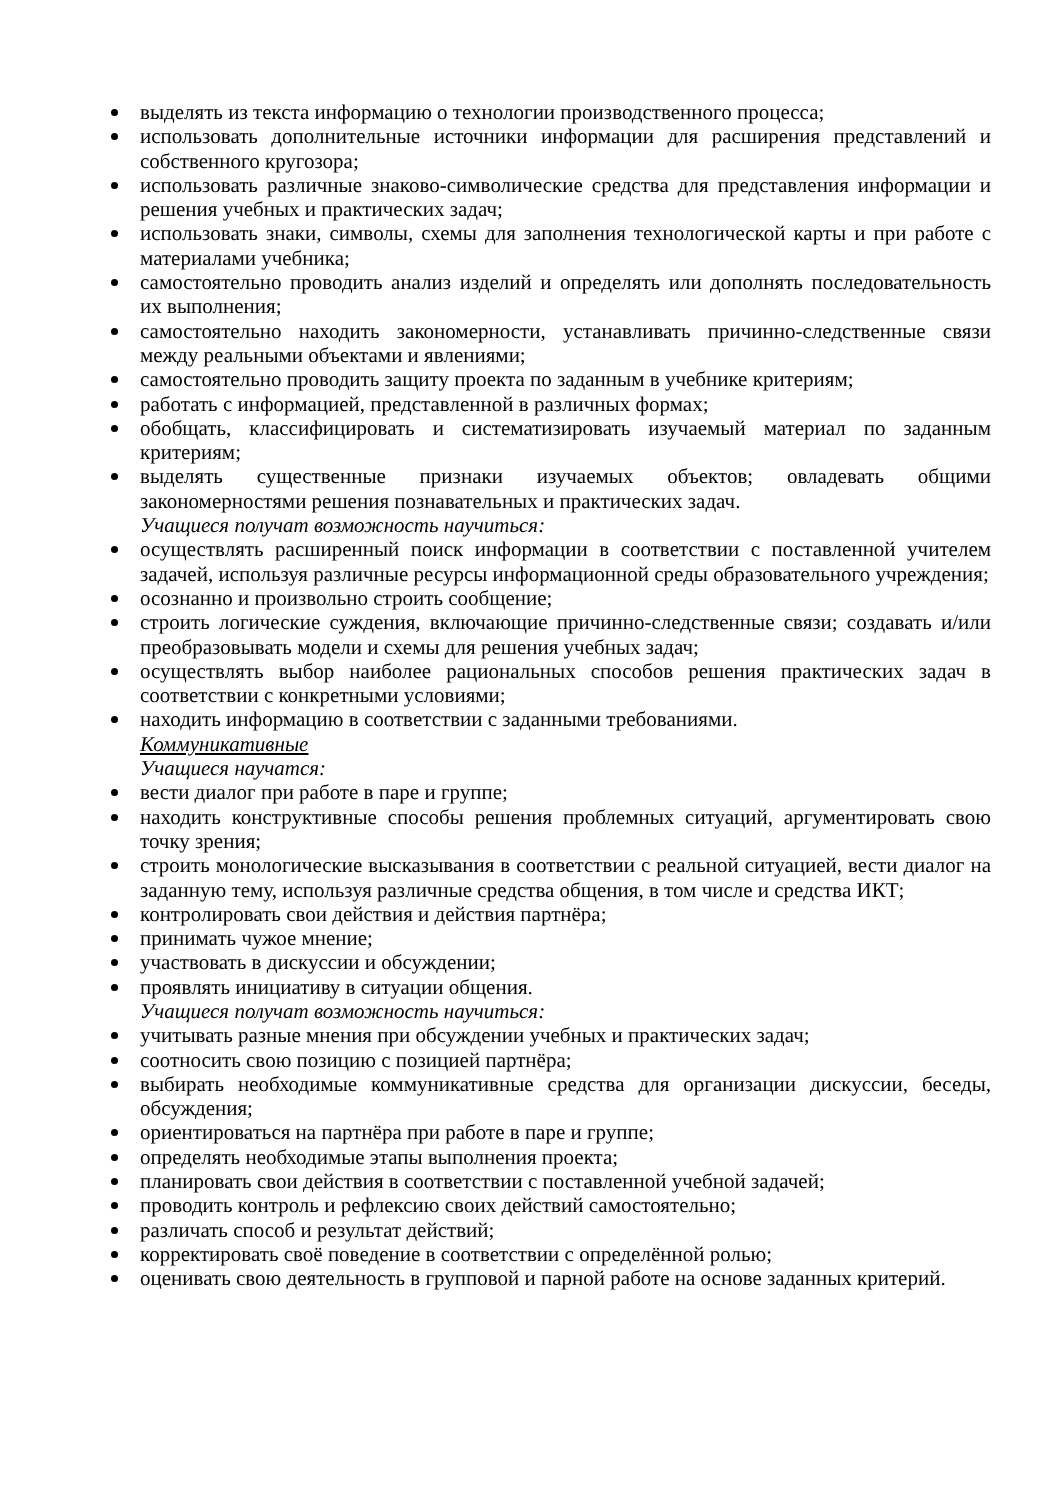выделять из текста информацию о технологии производственного процесса;
использовать дополнительные источники информации для расширения представлений и собственного кругозора;
использовать различные знаково-символические средства для представления информации и решения учебных и практических задач;
использовать знаки, символы, схемы для заполнения технологической карты и при работе с материалами учебника;
самостоятельно проводить анализ изделий и определять или дополнять последовательность их выполнения;
самостоятельно находить закономерности, устанавливать причинно-следственные связи между реальными объектами и явлениями;
самостоятельно проводить защиту проекта по заданным в учебнике критериям;
работать с информацией, представленной в различных формах;
обобщать, классифицировать и систематизировать изучаемый материал по заданным критериям;
выделять существенные признаки изучаемых объектов; овладевать общими закономерностями решения познавательных и практических задач.
Учащиеся получат возможность научиться:
осуществлять расширенный поиск информации в соответствии с поставленной учителем задачей, используя различные ресурсы информационной среды образовательного учреждения;
осознанно и произвольно строить сообщение;
строить логические суждения, включающие причинно-следственные связи; создавать и/или преобразовывать модели и схемы для решения учебных задач;
осуществлять выбор наиболее рациональных способов решения практических задач в соответствии с конкретными условиями;
находить информацию в соответствии с заданными требованиями.
Коммуникативные
Учащиеся научатся:
вести диалог при работе в паре и группе;
находить конструктивные способы решения проблемных ситуаций, аргументировать свою точку зрения;
строить монологические высказывания в соответствии с реальной ситуацией, вести диалог на заданную тему, используя различные средства общения, в том числе и средства ИКТ;
контролировать свои действия и действия партнёра;
принимать чужое мнение;
участвовать в дискуссии и обсуждении;
проявлять инициативу в ситуации общения.
Учащиеся получат возможность научиться:
учитывать разные мнения при обсуждении учебных и практических задач;
соотносить свою позицию с позицией партнёра;
выбирать необходимые коммуникативные средства для организации дискуссии, беседы, обсуждения;
ориентироваться на партнёра при работе в паре и группе;
определять необходимые этапы выполнения проекта;
планировать свои действия в соответствии с поставленной учебной задачей;
проводить контроль и рефлексию своих действий самостоятельно;
различать способ и результат действий;
корректировать своё поведение в соответствии с определённой ролью;
оценивать свою деятельность в групповой и парной работе на основе заданных критерий.